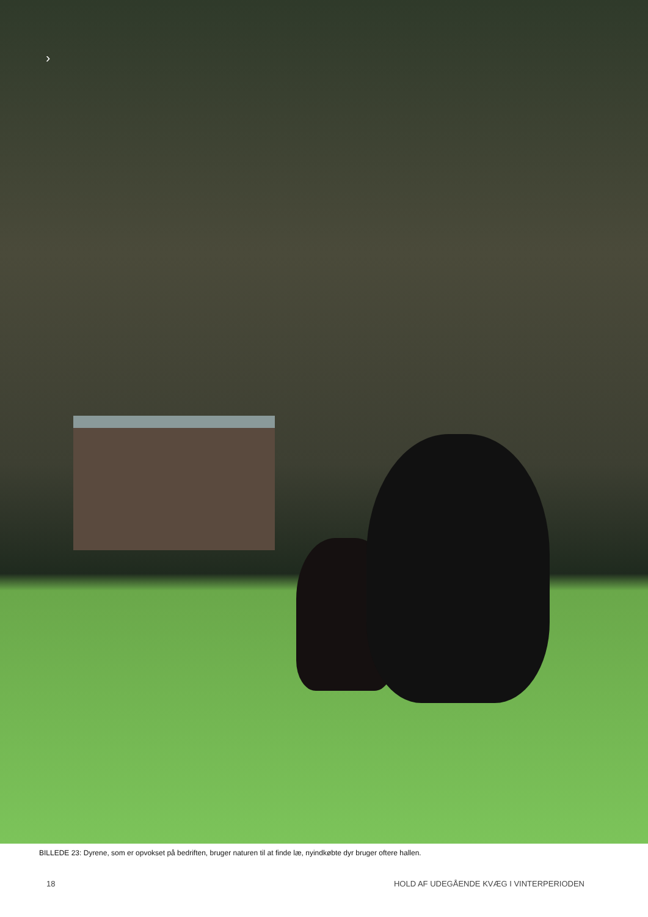›
BILLEDE 23: Dyrene, som er opvokset på bedriften, bruger naturen til at finde læ, nyindkøbte dyr bruger oftere hallen.
18 HOLD AF UDEGÅENDE KVÆG I VINTERPERIODEN